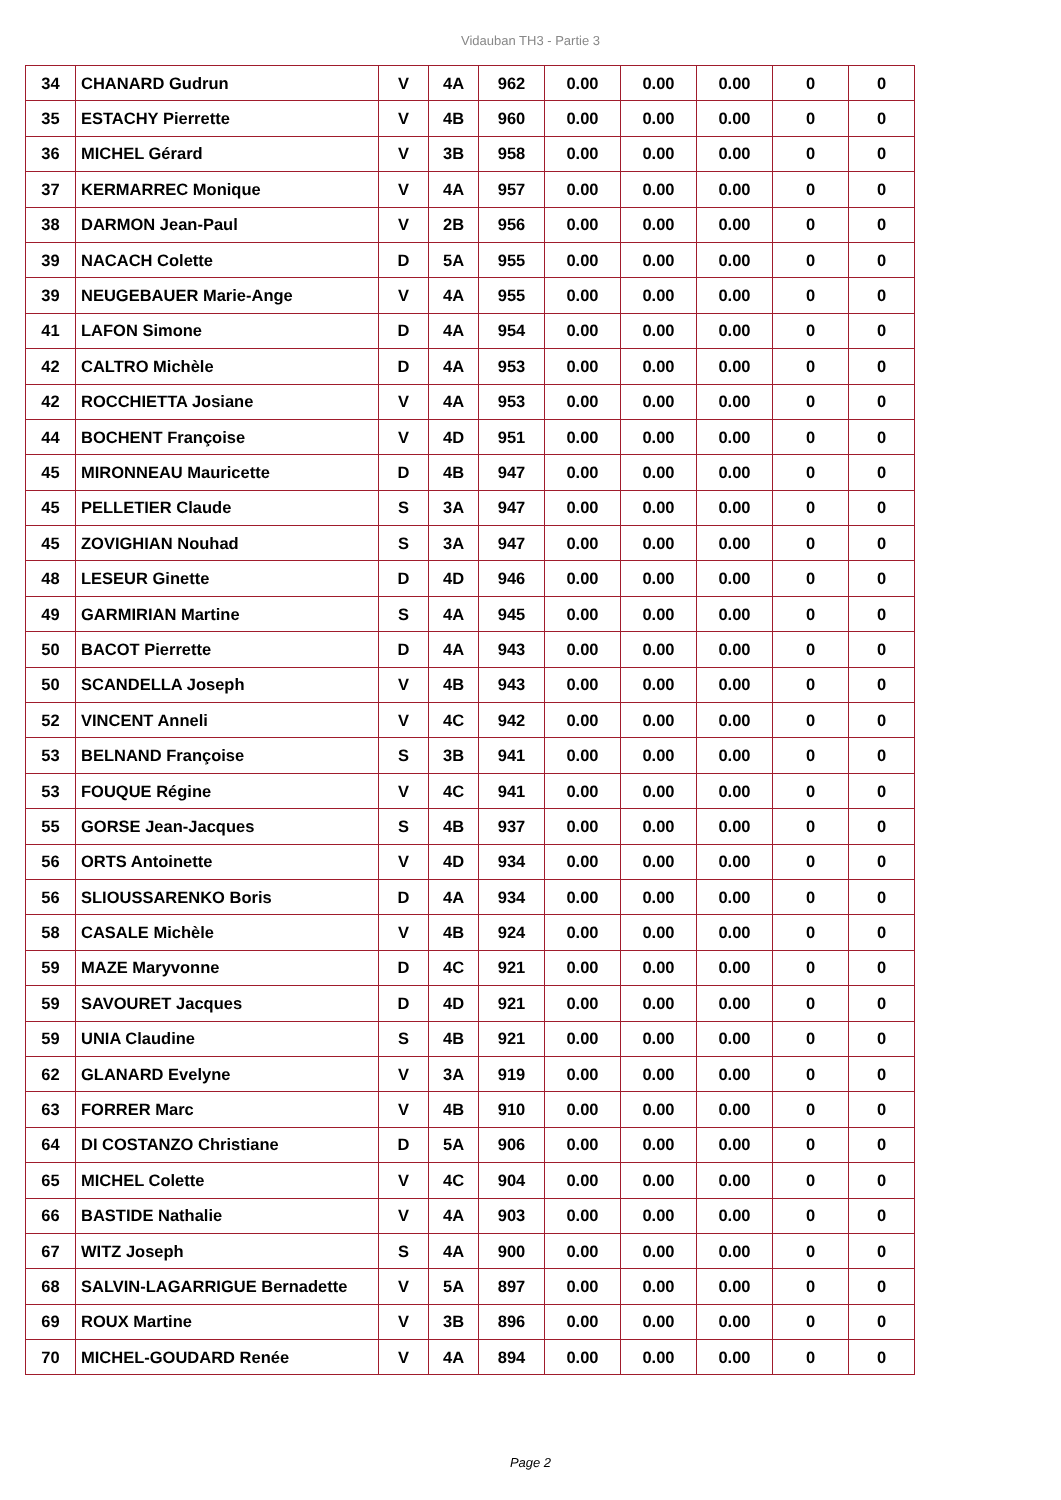Vidauban TH3 - Partie 3
| 34 | CHANARD Gudrun | V | 4A | 962 | 0.00 | 0.00 | 0.00 | 0 | 0 |
| 35 | ESTACHY Pierrette | V | 4B | 960 | 0.00 | 0.00 | 0.00 | 0 | 0 |
| 36 | MICHEL Gérard | V | 3B | 958 | 0.00 | 0.00 | 0.00 | 0 | 0 |
| 37 | KERMARREC Monique | V | 4A | 957 | 0.00 | 0.00 | 0.00 | 0 | 0 |
| 38 | DARMON Jean-Paul | V | 2B | 956 | 0.00 | 0.00 | 0.00 | 0 | 0 |
| 39 | NACACH Colette | D | 5A | 955 | 0.00 | 0.00 | 0.00 | 0 | 0 |
| 39 | NEUGEBAUER Marie-Ange | V | 4A | 955 | 0.00 | 0.00 | 0.00 | 0 | 0 |
| 41 | LAFON Simone | D | 4A | 954 | 0.00 | 0.00 | 0.00 | 0 | 0 |
| 42 | CALTRO Michèle | D | 4A | 953 | 0.00 | 0.00 | 0.00 | 0 | 0 |
| 42 | ROCCHIETTA Josiane | V | 4A | 953 | 0.00 | 0.00 | 0.00 | 0 | 0 |
| 44 | BOCHENT Françoise | V | 4D | 951 | 0.00 | 0.00 | 0.00 | 0 | 0 |
| 45 | MIRONNEAU Mauricette | D | 4B | 947 | 0.00 | 0.00 | 0.00 | 0 | 0 |
| 45 | PELLETIER Claude | S | 3A | 947 | 0.00 | 0.00 | 0.00 | 0 | 0 |
| 45 | ZOVIGHIAN Nouhad | S | 3A | 947 | 0.00 | 0.00 | 0.00 | 0 | 0 |
| 48 | LESEUR Ginette | D | 4D | 946 | 0.00 | 0.00 | 0.00 | 0 | 0 |
| 49 | GARMIRIAN Martine | S | 4A | 945 | 0.00 | 0.00 | 0.00 | 0 | 0 |
| 50 | BACOT Pierrette | D | 4A | 943 | 0.00 | 0.00 | 0.00 | 0 | 0 |
| 50 | SCANDELLA Joseph | V | 4B | 943 | 0.00 | 0.00 | 0.00 | 0 | 0 |
| 52 | VINCENT Anneli | V | 4C | 942 | 0.00 | 0.00 | 0.00 | 0 | 0 |
| 53 | BELNAND Françoise | S | 3B | 941 | 0.00 | 0.00 | 0.00 | 0 | 0 |
| 53 | FOUQUE Régine | V | 4C | 941 | 0.00 | 0.00 | 0.00 | 0 | 0 |
| 55 | GORSE Jean-Jacques | S | 4B | 937 | 0.00 | 0.00 | 0.00 | 0 | 0 |
| 56 | ORTS Antoinette | V | 4D | 934 | 0.00 | 0.00 | 0.00 | 0 | 0 |
| 56 | SLIOUSSARENKO Boris | D | 4A | 934 | 0.00 | 0.00 | 0.00 | 0 | 0 |
| 58 | CASALE Michèle | V | 4B | 924 | 0.00 | 0.00 | 0.00 | 0 | 0 |
| 59 | MAZE Maryvonne | D | 4C | 921 | 0.00 | 0.00 | 0.00 | 0 | 0 |
| 59 | SAVOURET Jacques | D | 4D | 921 | 0.00 | 0.00 | 0.00 | 0 | 0 |
| 59 | UNIA Claudine | S | 4B | 921 | 0.00 | 0.00 | 0.00 | 0 | 0 |
| 62 | GLANARD Evelyne | V | 3A | 919 | 0.00 | 0.00 | 0.00 | 0 | 0 |
| 63 | FORRER Marc | V | 4B | 910 | 0.00 | 0.00 | 0.00 | 0 | 0 |
| 64 | DI COSTANZO Christiane | D | 5A | 906 | 0.00 | 0.00 | 0.00 | 0 | 0 |
| 65 | MICHEL Colette | V | 4C | 904 | 0.00 | 0.00 | 0.00 | 0 | 0 |
| 66 | BASTIDE Nathalie | V | 4A | 903 | 0.00 | 0.00 | 0.00 | 0 | 0 |
| 67 | WITZ Joseph | S | 4A | 900 | 0.00 | 0.00 | 0.00 | 0 | 0 |
| 68 | SALVIN-LAGARRIGUE Bernadette | V | 5A | 897 | 0.00 | 0.00 | 0.00 | 0 | 0 |
| 69 | ROUX Martine | V | 3B | 896 | 0.00 | 0.00 | 0.00 | 0 | 0 |
| 70 | MICHEL-GOUDARD Renée | V | 4A | 894 | 0.00 | 0.00 | 0.00 | 0 | 0 |
Page 2